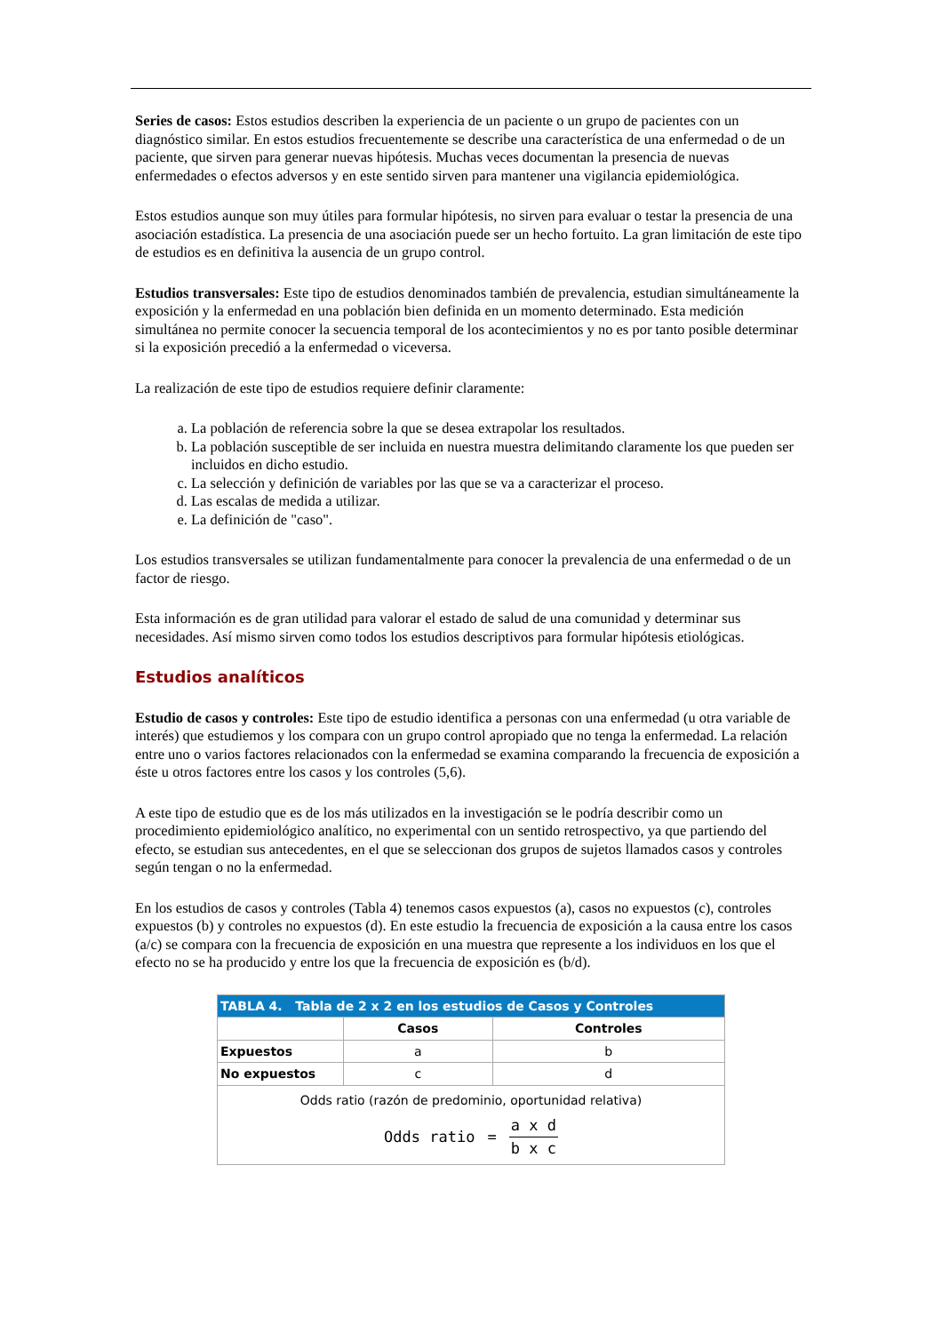Series de casos: Estos estudios describen la experiencia de un paciente o un grupo de pacientes con un diagnóstico similar. En estos estudios frecuentemente se describe una característica de una enfermedad o de un paciente, que sirven para generar nuevas hipótesis. Muchas veces documentan la presencia de nuevas enfermedades o efectos adversos y en este sentido sirven para mantener una vigilancia epidemiológica.
Estos estudios aunque son muy útiles para formular hipótesis, no sirven para evaluar o testar la presencia de una asociación estadística. La presencia de una asociación puede ser un hecho fortuito. La gran limitación de este tipo de estudios es en definitiva la ausencia de un grupo control.
Estudios transversales: Este tipo de estudios denominados también de prevalencia, estudian simultáneamente la exposición y la enfermedad en una población bien definida en un momento determinado. Esta medición simultánea no permite conocer la secuencia temporal de los acontecimientos y no es por tanto posible determinar si la exposición precedió a la enfermedad o viceversa.
La realización de este tipo de estudios requiere definir claramente:
a. La población de referencia sobre la que se desea extrapolar los resultados.
b. La población susceptible de ser incluida en nuestra muestra delimitando claramente los que pueden ser incluidos en dicho estudio.
c. La selección y definición de variables por las que se va a caracterizar el proceso.
d. Las escalas de medida a utilizar.
e. La definición de "caso".
Los estudios transversales se utilizan fundamentalmente para conocer la prevalencia de una enfermedad o de un factor de riesgo.
Esta información es de gran utilidad para valorar el estado de salud de una comunidad y determinar sus necesidades. Así mismo sirven como todos los estudios descriptivos para formular hipótesis etiológicas.
Estudios analíticos
Estudio de casos y controles: Este tipo de estudio identifica a personas con una enfermedad (u otra variable de interés) que estudiemos y los compara con un grupo control apropiado que no tenga la enfermedad. La relación entre uno o varios factores relacionados con la enfermedad se examina comparando la frecuencia de exposición a éste u otros factores entre los casos y los controles (5,6).
A este tipo de estudio que es de los más utilizados en la investigación se le podría describir como un procedimiento epidemiológico analítico, no experimental con un sentido retrospectivo, ya que partiendo del efecto, se estudian sus antecedentes, en el que se seleccionan dos grupos de sujetos llamados casos y controles según tengan o no la enfermedad.
En los estudios de casos y controles (Tabla 4) tenemos casos expuestos (a), casos no expuestos (c), controles expuestos (b) y controles no expuestos (d). En este estudio la frecuencia de exposición a la causa entre los casos (a/c) se compara con la frecuencia de exposición en una muestra que represente a los individuos en los que el efecto no se ha producido y entre los que la frecuencia de exposición es (b/d).
| TABLA 4. Tabla de 2 x 2 en los estudios de Casos y Controles | | |
| --- | --- | --- |
| | Casos | Controles |
| Expuestos | a | b |
| No expuestos | c | d |
| Odds ratio (razón de predominio, oportunidad relativa) Odds ratio = a x d b x c | | |